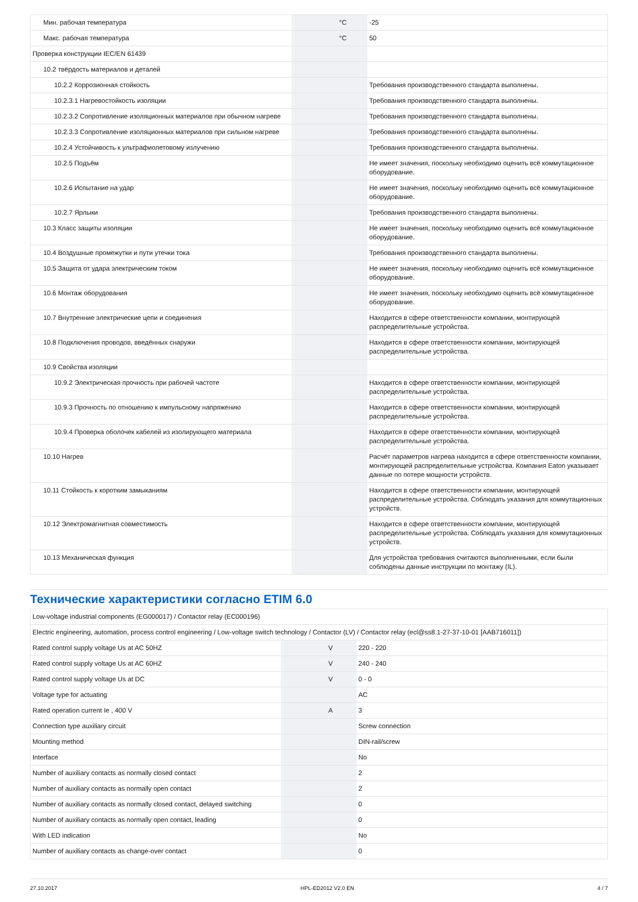| Мин. рабочая температура | | °C | -25 |
| Макс. рабочая температура | | °C | 50 |
| Проверка конструкции IEC/EN 61439 | | | |
| 10.2 твёрдость материалов и деталей | | | |
| 10.2.2 Коррозионная стойкость | | | Требования производственного стандарта выполнены. |
| 10.2.3.1 Нагревостойкость изоляции | | | Требования производственного стандарта выполнены. |
| 10.2.3.2 Сопротивление изоляционных материалов при обычном нагреве | | | Требования производственного стандарта выполнены. |
| 10.2.3.3 Сопротивление изоляционных материалов при сильном нагреве | | | Требования производственного стандарта выполнены. |
| 10.2.4 Устойчивость к ультрафиолетовому излучению | | | Требования производственного стандарта выполнены. |
| 10.2.5 Подъём | | | Не имеет значения, поскольку необходимо оценить всё коммутационное оборудование. |
| 10.2.6 Испытание на удар | | | Не имеет значения, поскольку необходимо оценить всё коммутационное оборудование. |
| 10.2.7 Ярлыки | | | Требования производственного стандарта выполнены. |
| 10.3 Класс защиты изоляции | | | Не имеет значения, поскольку необходимо оценить всё коммутационное оборудование. |
| 10.4 Воздушные промежутки и пути утечки тока | | | Требования производственного стандарта выполнены. |
| 10.5 Защита от удара электрическим током | | | Не имеет значения, поскольку необходимо оценить всё коммутационное оборудование. |
| 10.6 Монтаж оборудования | | | Не имеет значения, поскольку необходимо оценить всё коммутационное оборудование. |
| 10.7 Внутренние электрические цепи и соединения | | | Находится в сфере ответственности компании, монтирующей распределительные устройства. |
| 10.8 Подключения проводов, введённых снаружи | | | Находится в сфере ответственности компании, монтирующей распределительные устройства. |
| 10.9 Свойства изоляции | | | |
| 10.9.2 Электрическая прочность при рабочей частоте | | | Находится в сфере ответственности компании, монтирующей распределительные устройства. |
| 10.9.3 Прочность по отношению к импульсному напряжению | | | Находится в сфере ответственности компании, монтирующей распределительные устройства. |
| 10.9.4 Проверка оболочек кабелей из изолирующего материала | | | Находится в сфере ответственности компании, монтирующей распределительные устройства. |
| 10.10 Нагрев | | | Расчёт параметров нагрева находится в сфере ответственности компании, монтирующей распределительные устройства. Компания Eaton указывает данные по потере мощности устройств. |
| 10.11 Стойкость к коротким замыканиям | | | Находится в сфере ответственности компании, монтирующей распределительные устройства. Соблюдать указания для коммутационных устройств. |
| 10.12 Электромагнитная совместимость | | | Находится в сфере ответственности компании, монтирующей распределительные устройства. Соблюдать указания для коммутационных устройств. |
| 10.13 Механическая функция | | | Для устройства требования считаются выполненными, если были соблюдены данные инструкции по монтажу (IL). |
Технические характеристики согласно ETIM 6.0
| Low-voltage industrial components (EG000017) / Contactor relay (EC000196) | | | |
| Electric engineering, automation, process control engineering / Low-voltage switch technology / Contactor (LV) / Contactor relay (ecl@ss8.1-27-37-10-01 [AAB716011]) | | | |
| Rated control supply voltage Us at AC 50HZ | | V | 220 - 220 |
| Rated control supply voltage Us at AC 60HZ | | V | 240 - 240 |
| Rated control supply voltage Us at DC | | V | 0 - 0 |
| Voltage type for actuating | | | AC |
| Rated operation current Ie , 400 V | | A | 3 |
| Connection type auxiliary circuit | | | Screw connection |
| Mounting method | | | DIN-rail/screw |
| Interface | | | No |
| Number of auxiliary contacts as normally closed contact | | | 2 |
| Number of auxiliary contacts as normally open contact | | | 2 |
| Number of auxiliary contacts as normally closed contact, delayed switching | | | 0 |
| Number of auxiliary contacts as normally open contact, leading | | | 0 |
| With LED indication | | | No |
| Number of auxiliary contacts as change-over contact | | | 0 |
27.10.2017 HPL-ED2012 V2.0 EN 4 / 7